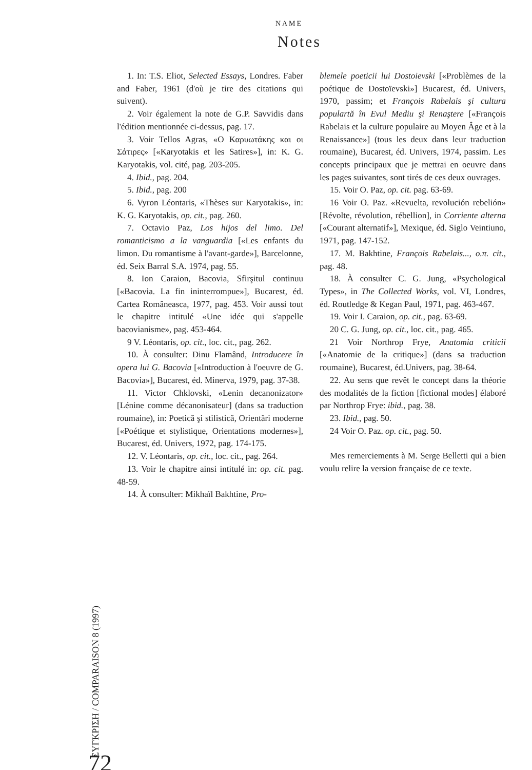NAME
Notes
1. In: T.S. Eliot, Selected Essays, Londres. Faber and Faber, 1961 (d'où je tire des citations qui suivent).
2. Voir également la note de G.P. Savvidis dans l'édition mentionnée ci-dessus, pag. 17.
3. Voir Tellos Agras, «Ο Καρυωτάκης και οι Σάτιρες» [«Karyotakis et les Satires»], in: K. G. Karyotakis, vol. cité, pag. 203-205.
4. Ibid., pag. 204.
5. Ibid., pag. 200
6. Vyron Léontaris, «Thèses sur Karyotakis», in: K. G. Karyotakis, op. cit., pag. 260.
7. Octavio Paz, Los hijos del limo. Del romanticismo a la vanguardia [«Les enfants du limon. Du romantisme à l'avant-garde»], Barcelonne, éd. Seix Barral S.A. 1974, pag. 55.
8. Ion Caraion, Bacovia, Sfirşitul continuu [«Bacovia. La fin ininterrompue»], Bucarest, éd. Cartea Româneasca, 1977, pag. 453. Voir aussi tout le chapitre intitulé «Une idée qui s'appelle bacovianisme», pag. 453-464.
9 V. Léontaris, op. cit., loc. cit., pag. 262.
10. À consulter: Dinu Flamând, Introducere în opera lui G. Bacovia [«Introduction à l'oeuvre de G. Bacovia»], Bucarest, éd. Minerva, 1979, pag. 37-38.
11. Victor Chklovski, «Lenin decanonizator» [Lénine comme décanonisateur] (dans sa traduction roumaine), in: Poetică şi stilistică, Orientări moderne [«Poétique et stylistique, Orientations modernes»], Bucarest, éd. Univers, 1972, pag. 174-175.
12. V. Léontaris, op. cit., loc. cit., pag. 264.
13. Voir le chapitre ainsi intitulé in: op. cit. pag. 48-59.
14. À consulter: Mikhaïl Bakhtine, Pro-
blemele poeticii lui Dostoievski [«Problèmes de la poétique de Dostoïevski»] Bucarest, éd. Univers, 1970, passim; et François Rabelais şi cultura populartă în Evul Mediu şi Renaştere [«François Rabelais et la culture populaire au Moyen Âge et à la Renaissance»] (tous les deux dans leur traduction roumaine), Bucarest, éd. Univers, 1974, passim. Les concepts principaux que je mettrai en oeuvre dans les pages suivantes, sont tirés de ces deux ouvrages.
15. Voir O. Paz, op. cit. pag. 63-69.
16 Voir O. Paz. «Revuelta, revolución rebelión» [Révolte, révolution, rébellion], in Corriente alterna [«Courant alternatif»], Mexique, éd. Siglo Veintiuno, 1971, pag. 147-152.
17. M. Bakhtine, François Rabelais..., o.π. cit., pag. 48.
18. À consulter C. G. Jung, «Psychological Types», in The Collected Works, vol. VI, Londres, éd. Routledge & Kegan Paul, 1971, pag. 463-467.
19. Voir I. Caraion, op. cit., pag. 63-69.
20 C. G. Jung, op. cit., loc. cit., pag. 465.
21 Voir Northrop Frye, Anatomia criticii [«Anatomie de la critique»] (dans sa traduction roumaine), Bucarest, éd.Univers, pag. 38-64.
22. Au sens que revêt le concept dans la théorie des modalités de la fiction [fictional modes] élaboré par Northrop Frye: ibid., pag. 38.
23. Ibid., pag. 50.
24 Voir O. Paz. op. cit., pag. 50.
Mes remerciements à M. Serge Belletti qui a bien voulu relire la version française de ce texte.
ΣΥΓΚΡΙΣΗ / COMPARAISON 8 (1997)
72